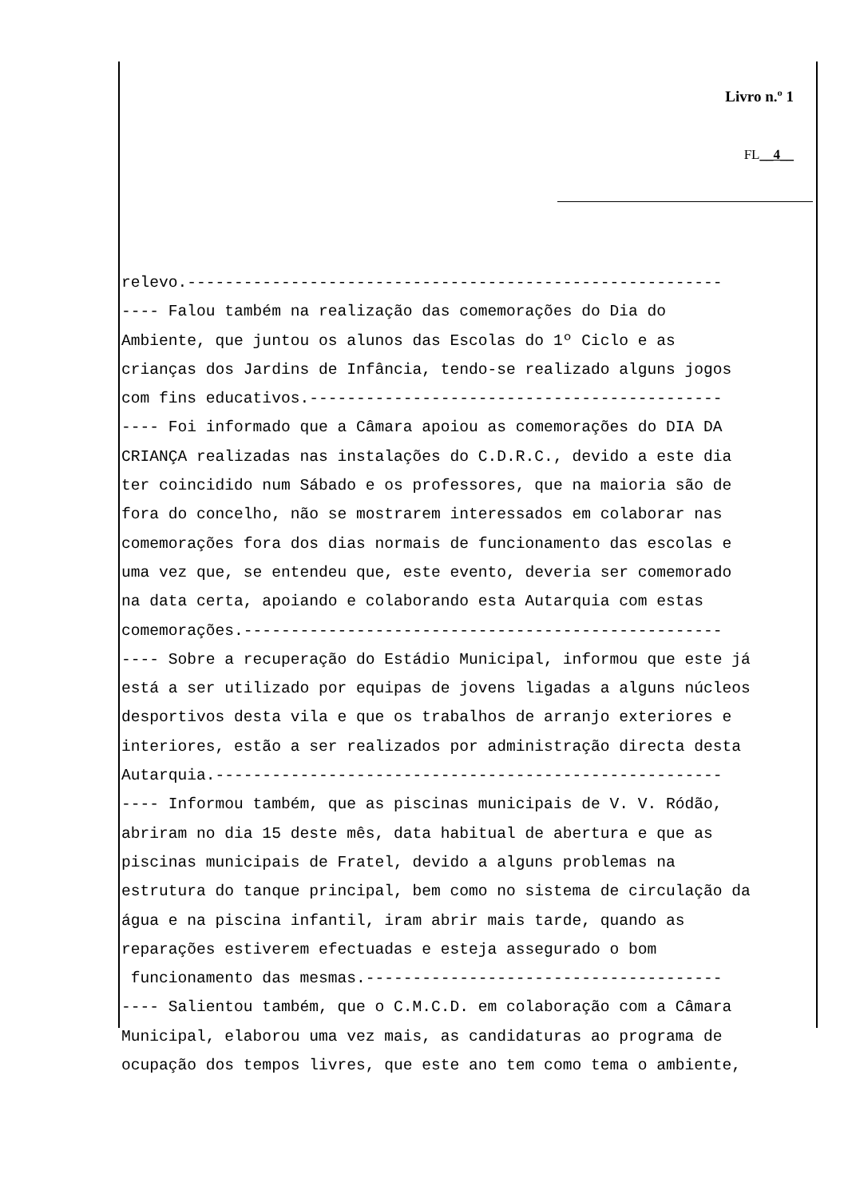Livro n.º 1
FL__4__
relevo.--------------------------------------------------------- ---- Falou também na realização das comemorações do Dia do Ambiente, que juntou os alunos das Escolas do 1º Ciclo e as crianças dos Jardins de Infância, tendo-se realizado alguns jogos com fins educativos.-------------------------------------------- ---- Foi informado que a Câmara apoiou as comemorações do DIA DA CRIANÇA realizadas nas instalações do C.D.R.C., devido a este dia ter coincidido num Sábado e os professores, que na maioria são de fora do concelho, não se mostrarem interessados em colaborar nas comemorações fora dos dias normais de funcionamento das escolas e uma vez que, se entendeu que, este evento, deveria ser comemorado na data certa, apoiando e colaborando esta Autarquia com estas comemorações.--------------------------------------------------- ---- Sobre a recuperação do Estádio Municipal, informou que este já está a ser utilizado por equipas de jovens ligadas a alguns núcleos desportivos desta vila e que os trabalhos de arranjo exteriores e interiores, estão a ser realizados por administração directa desta Autarquia.------------------------------------------------------ ---- Informou também, que as piscinas municipais de V. V. Ródão, abriram no dia 15 deste mês, data habitual de abertura e que as piscinas municipais de Fratel, devido a alguns problemas na estrutura do tanque principal, bem como no sistema de circulação da água e na piscina infantil, iram abrir mais tarde, quando as reparações estiverem efectuadas e esteja assegurado o bom funcionamento das mesmas.-------------------------------------- ---- Salientou também, que o C.M.C.D. em colaboração com a Câmara Municipal, elaborou uma vez mais, as candidaturas ao programa de ocupação dos tempos livres, que este ano tem como tema o ambiente,